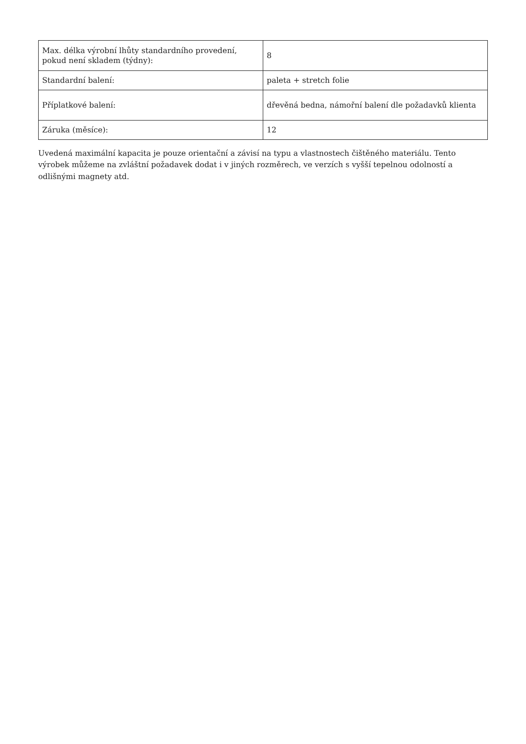| Max. délka výrobní lhůty standardního provedení, pokud není skladem (týdny): | 8 |
| Standardní balení: | paleta + stretch folie |
| Příplatkové balení: | dřevěná bedna, námořní balení dle požadavků klienta |
| Záruka (měsíce): | 12 |
Uvedená maximální kapacita je pouze orientační a závisí na typu a vlastnostech čištěného materiálu. Tento výrobek můžeme na zvláštní požadavek dodat i v jiných rozměrech, ve verzích s vyšší tepelnou odolností a odlišnými magnety atd.